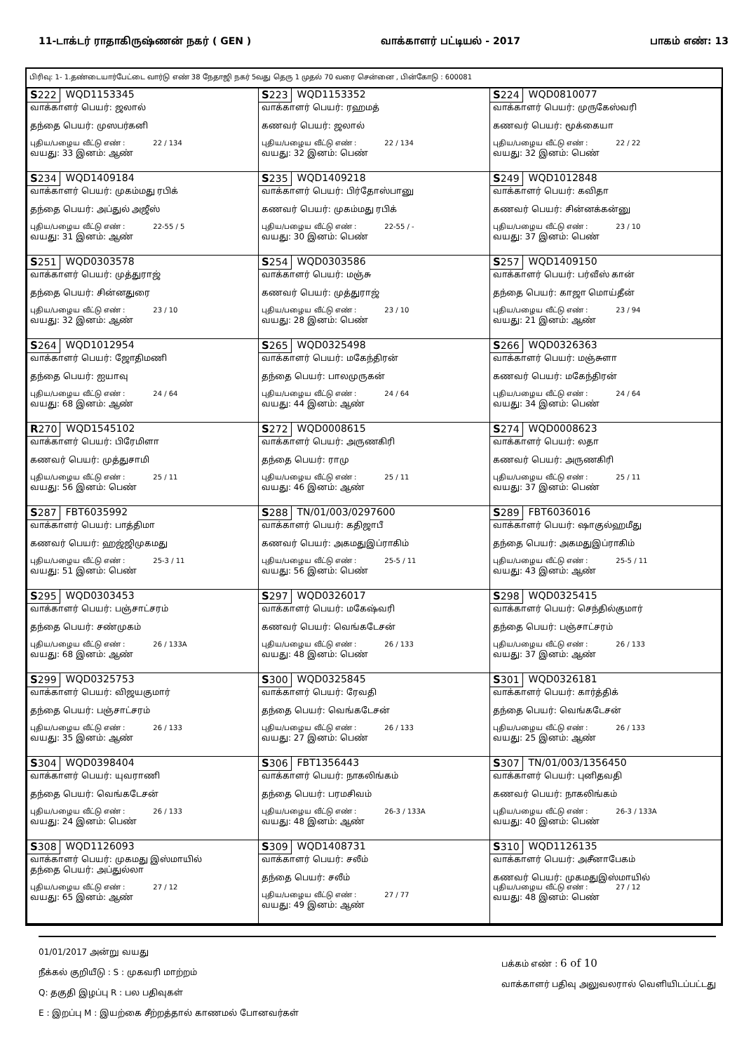11-டாக்டர் ராதாகிருஷ்ணன் நகர் ( GEN ) வாக்காளர் பட்டியல் - 2017 பாகம் எண்: 13
பிரிவு: 1- 1.தண்டையார்பேட்டை வார்டு எண் 38 நேதாஜி நகர் 5வது தெரு 1 முதல் 70 வரை சென்னை , பின்கோடு : 600081
| S 222 WQD1153345 வாக்காளர் பெயர்: ஜலால் தந்தை பெயர்: முஸபர்கனி புதிய/பழைய வீட்டு எண் : 22 / 134 வயது: 33 இனம்: ஆண் | S 223 WQD1153352 வாக்காளர் பெயர்: ரஹமத் கணவர் பெயர்: ஜலால் புதிய/பழைய வீட்டு எண் : 22 / 134 வயது: 32 இனம்: பெண் | S 224 WQD0810077 வாக்காளர் பெயர்: முருகேஸ்வரி கணவர் பெயர்: மூக்கையா புதிய/பழைய வீட்டு எண் : 22 / 22 வயது: 32 இனம்: பெண் |
| S 234 WQD1409184 வாக்காளர் பெயர்: முகம்மது ரபிக் தந்தை பெயர்: அப்துல் அஜீஸ் புதிய/பழைய வீட்டு எண் : 22-55 / 5 வயது: 31 இனம்: ஆண் | S 235 WQD1409218 வாக்காளர் பெயர்: பிர்தோஸ்பானு கணவர் பெயர்: முகம்மது ரபிக் புதிய/பழைய வீட்டு எண் : 22-55 / - வயது: 30 இனம்: பெண் | S 249 WQD1012848 வாக்காளர் பெயர்: கவிதா கணவர் பெயர்: சின்னக்கன்னு புதிய/பழைய வீட்டு எண் : 23 / 10 வயது: 37 இனம்: பெண் |
| S 251 WQD0303578 வாக்காளர் பெயர்: முத்துராஜ் தந்தை பெயர்: சின்னதுரை புதிய/பழைய வீட்டு எண் : 23 / 10 வயது: 32 இனம்: ஆண் | S 254 WQD0303586 வாக்காளர் பெயர்: மஞ்சு கணவர் பெயர்: முத்துராஜ் புதிய/பழைய வீட்டு எண் : 23 / 10 வயது: 28 இனம்: பெண் | S 257 WQD1409150 வாக்காளர் பெயர்: பர்வீஸ் கான் தந்தை பெயர்: காஜா மொய்தீன் புதிய/பழைய வீட்டு எண் : 23 / 94 வயது: 21 இனம்: ஆண் |
| S 264 WQD1012954 வாக்காளர் பெயர்: ஜோதிமணி தந்தை பெயர்: ஐயாவு புதிய/பழைய வீட்டு எண் : 24 / 64 வயது: 68 இனம்: ஆண் | S 265 WQD0325498 வாக்காளர் பெயர்: மகேந்திரன் தந்தை பெயர்: பாலமுருகன் புதிய/பழைய வீட்டு எண் : 24 / 64 வயது: 44 இனம்: ஆண் | S 266 WQD0326363 வாக்காளர் பெயர்: மஞ்சுளா கணவர் பெயர்: மகேந்திரன் புதிய/பழைய வீட்டு எண் : 24 / 64 வயது: 34 இனம்: பெண் |
| R 270 WQD1545102 வாக்காளர் பெயர்: பிரேமிளா கணவர் பெயர்: முத்துசாமி புதிய/பழைய வீட்டு எண் : 25 / 11 வயது: 56 இனம்: பெண் | S 272 WQD0008615 வாக்காளர் பெயர்: அருணகிரி தந்தை பெயர்: ராமு புதிய/பழைய வீட்டு எண் : 25 / 11 வயது: 46 இனம்: ஆண் | S 274 WQD0008623 வாக்காளர் பெயர்: லதா கணவர் பெயர்: அருணகிரி புதிய/பழைய வீட்டு எண் : 25 / 11 வயது: 37 இனம்: பெண் |
| S 287 FBT6035992 வாக்காளர் பெயர்: பாத்திமா கணவர் பெயர்: ஹஜ்ஜிமுகமது புதிய/பழைய வீட்டு எண் : 25-3 / 11 வயது: 51 இனம்: பெண் | S 288 TN/01/003/0297600 வாக்காளர் பெயர்: கதிஜாபீ கணவர் பெயர்: அகமதுஇப்ராகிம் புதிய/பழைய வீட்டு எண் : 25-5 / 11 வயது: 56 இனம்: பெண் | S 289 FBT6036016 வாக்காளர் பெயர்: ஷாகுல்ஹமீது தந்தை பெயர்: அகமதுஇப்ராகிம் புதிய/பழைய வீட்டு எண் : 25-5 / 11 வயது: 43 இனம்: ஆண் |
| S 295 WQD0303453 வாக்காளர் பெயர்: பஞ்சாட்சரம் தந்தை பெயர்: சண்முகம் புதிய/பழைய வீட்டு எண் : 26 / 133A வயது: 68 இனம்: ஆண் | S 297 WQD0326017 வாக்காளர் பெயர்: மகேஷ்வரி கணவர் பெயர்: வெங்கடேசன் புதிய/பழைய வீட்டு எண் : 26 / 133 வயது: 48 இனம்: பெண் | S 298 WQD0325415 வாக்காளர் பெயர்: செந்தில்குமார் தந்தை பெயர்: பஞ்சாட்சரம் புதிய/பழைய வீட்டு எண் : 26 / 133 வயது: 37 இனம்: ஆண் |
| S 299 WQD0325753 வாக்காளர் பெயர்: விஜயகுமார் தந்தை பெயர்: பஞ்சாட்சரம் புதிய/பழைய வீட்டு எண் : 26 / 133 வயது: 35 இனம்: ஆண் | S 300 WQD0325845 வாக்காளர் பெயர்: ரேவதி தந்தை பெயர்: வெங்கடேசன் புதிய/பழைய வீட்டு எண் : 26 / 133 வயது: 27 இனம்: பெண் | S 301 WQD0326181 வாக்காளர் பெயர்: கார்த்திக் தந்தை பெயர்: வெங்கடேசன் புதிய/பழைய வீட்டு எண் : 26 / 133 வயது: 25 இனம்: ஆண் |
| S 304 WQD0398404 வாக்காளர் பெயர்: யுவராணி தந்தை பெயர்: வெங்கடேசன் புதிய/பழைய வீட்டு எண் : 26 / 133 வயது: 24 இனம்: பெண் | S 306 FBT1356443 வாக்காளர் பெயர்: நாகலிங்கம் தந்தை பெயர்: பரமசிவம் புதிய/பழைய வீட்டு எண் : 26-3 / 133A வயது: 48 இனம்: ஆண் | S 307 TN/01/003/1356450 வாக்காளர் பெயர்: புனிதவதி கணவர் பெயர்: நாகலிங்கம் புதிய/பழைய வீட்டு எண் : 26-3 / 133A வயது: 40 இனம்: பெண் |
| S 308 WQD1126093 வாக்காளர் பெயர்: முகமது இஸ்மாயில் தந்தை பெயர்: அப்துல்லா புதிய/பழைய வீட்டு எண் : 27 / 12 வயது: 65 இனம்: ஆண் | S 309 WQD1408731 வாக்காளர் பெயர்: சலீம் தந்தை பெயர்: சலீம் புதிய/பழைய வீட்டு எண் : 27 / 77 வயது: 49 இனம்: ஆண் | S 310 WQD1126135 வாக்காளர் பெயர்: அசீனாபேகம் கணவர் பெயர்: முகமதுஇஸ்மாயில் புதிய/பழைய வீட்டு எண் : 27 / 12 வயது: 48 இனம்: பெண் |
01/01/2017 அன்று வயது
நீக்கல் குறியீடு : S : முகவரி மாற்றம்
Q: தகுதி இழப்பு R : பல பதிவுகள்
E : இறப்பு M : இயற்கை சீற்றத்தால் காணமல் போனவர்கள்
பக்கம் எண் : 6 of 10
வாக்காளர் பதிவு அலுவலரால் வெளியிடப்பட்டது